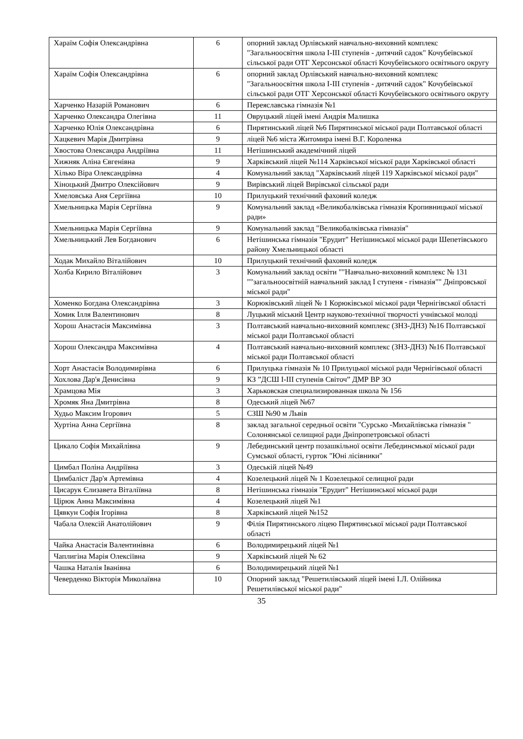| Хараїм Софія Олександрівна | 6 | опорний заклад Орлівський навчально-виховний комплекс "Загальноосвітня школа І-ІІІ ступенів - дитячий садок" Кочубеївської сільської ради ОТГ Херсонської області Кочубеївського освітнього округу |
| Хараїм Софія Олександрівна | 6 | опорний заклад Орлівський навчально-виховний комплекс "Загальноосвітня школа І-ІІІ ступенів - дитячий садок" Кочубеївської сільської ради ОТГ Херсонської області Кочубеївського освітнього округу |
| Харченко Назарій Романович | 6 | Переяславська гімназія №1 |
| Харченко Олександра Олегівна | 11 | Овруцький ліцей імені Андрія Малишка |
| Харченко Юлія Олександрівна | 6 | Пирятинський ліцей №6 Пирятинської міської ради Полтавської області |
| Хацкевич Марія Дмитрівна | 9 | ліцей №6 міста Житомира імені В.Г. Короленка |
| Хвостова Олександра Андріївна | 11 | Нетішинський академічний ліцей |
| Хижняк Аліна Євгенівна | 9 | Харківський ліцей №114 Харківської міської ради Харківської області |
| Хілько Віра Олександрівна | 4 | Комунальний заклад "Харківський ліцей 119 Харківської міської ради" |
| Хіноцький Дмитро Олексійович | 9 | Вирівський ліцей Вирівської сільської ради |
| Хмеловська Аня Сергіївна | 10 | Прилуцький технічний фаховий коледж |
| Хмельницька Марія Сергіївна | 9 | Комунальний заклад «Великобалківська гімназія Кропивницької міської ради» |
| Хмельницька Марія Сергіївна | 9 | Комунальний заклад "Великобалківська гімназія" |
| Хмельницький Лев Богданович | 6 | Нетішинська гімназія "Ерудит" Нетішинської міської ради Шепетівського району Хмельницької області |
| Ходак Михайло Віталійович | 10 | Прилуцький технічний фаховий коледж |
| Холба Кирило Віталійович | 3 | Комунальний заклад освіти ""Навчально-виховний комплекс № 131 ""загальноосвітній навчальний заклад І ступеня - гімназія"" Дніпровської міської ради" |
| Хоменко Богдана Олександрівна | 3 | Корюківський ліцей № 1 Корюківської міської ради Чернігівської області |
| Хомик Ілля Валентинович | 8 | Луцький міський Центр науково-технічної творчості учнівської молоді |
| Хорош Анастасія Максимівна | 3 | Полтавський навчально-виховний комплекс (ЗНЗ-ДНЗ) №16 Полтавської міської ради Полтавської області |
| Хорош Олександра Максимівна | 4 | Полтавський навчально-виховний комплекс (ЗНЗ-ДНЗ) №16 Полтавської міської ради Полтавської області |
| Хорт Анастасія Володимирівна | 6 | Прилуцька гімназія № 10 Прилуцької міської ради Чернігівської області |
| Хохлова Дар'я Денисівна | 9 | КЗ ”ДСШ І-ІІІ ступенів Світоч” ДМР ВР ЗО |
| Храмцова Мія | 3 | Харьковская специализированная школа № 156 |
| Хромяк Яна Дмитрівна | 8 | Одеський ліцей №67 |
| Худьо Максим Ігорович | 5 | СЗШ №90 м Львів |
| Хуртіна Анна Сергіївна | 8 | заклад загальної середньої освіти "Сурсько -Михайлівська гімназія " Солонянської селищної ради Дніпропетровської області |
| Цикало Софія Михайлівна | 9 | Лебединський центр позашкільної освіти Лебединсмької міської ради Сумської області, гурток "Юні лісівники" |
| Цимбал Поліна Андріївна | 3 | Одеській ліцей №49 |
| Цимбаліст Дар'я Артемівна | 4 | Козелецький ліцей № 1 Козелецької селищної ради |
| Цисарук Єлизавета Віталіївна | 8 | Нетішинська гімназія "Ерудит" Нетішинської міської ради |
| Цірюк Анна Максимівна | 4 | Козелецький ліцей №1 |
| Цявкун Софія Ігорівна | 8 | Харківський ліцей №152 |
| Чабала Олексій Анатолійович | 9 | Філія Пирятинського ліцею Пирятинської міської ради Полтавської області |
| Чайка Анастасія Валентинівна | 6 | Володимирецький ліцей №1 |
| Чаплигіна Марія Олексіївна | 9 | Харківський ліцей № 62 |
| Чашка Наталія Іванівна | 6 | Володимирецький ліцей №1 |
| Чеверденко Вікторія Миколаївна | 10 | Опорний заклад "Решетилівський ліцей імені І.Л. Олійника Решетилівської міської ради" |
35